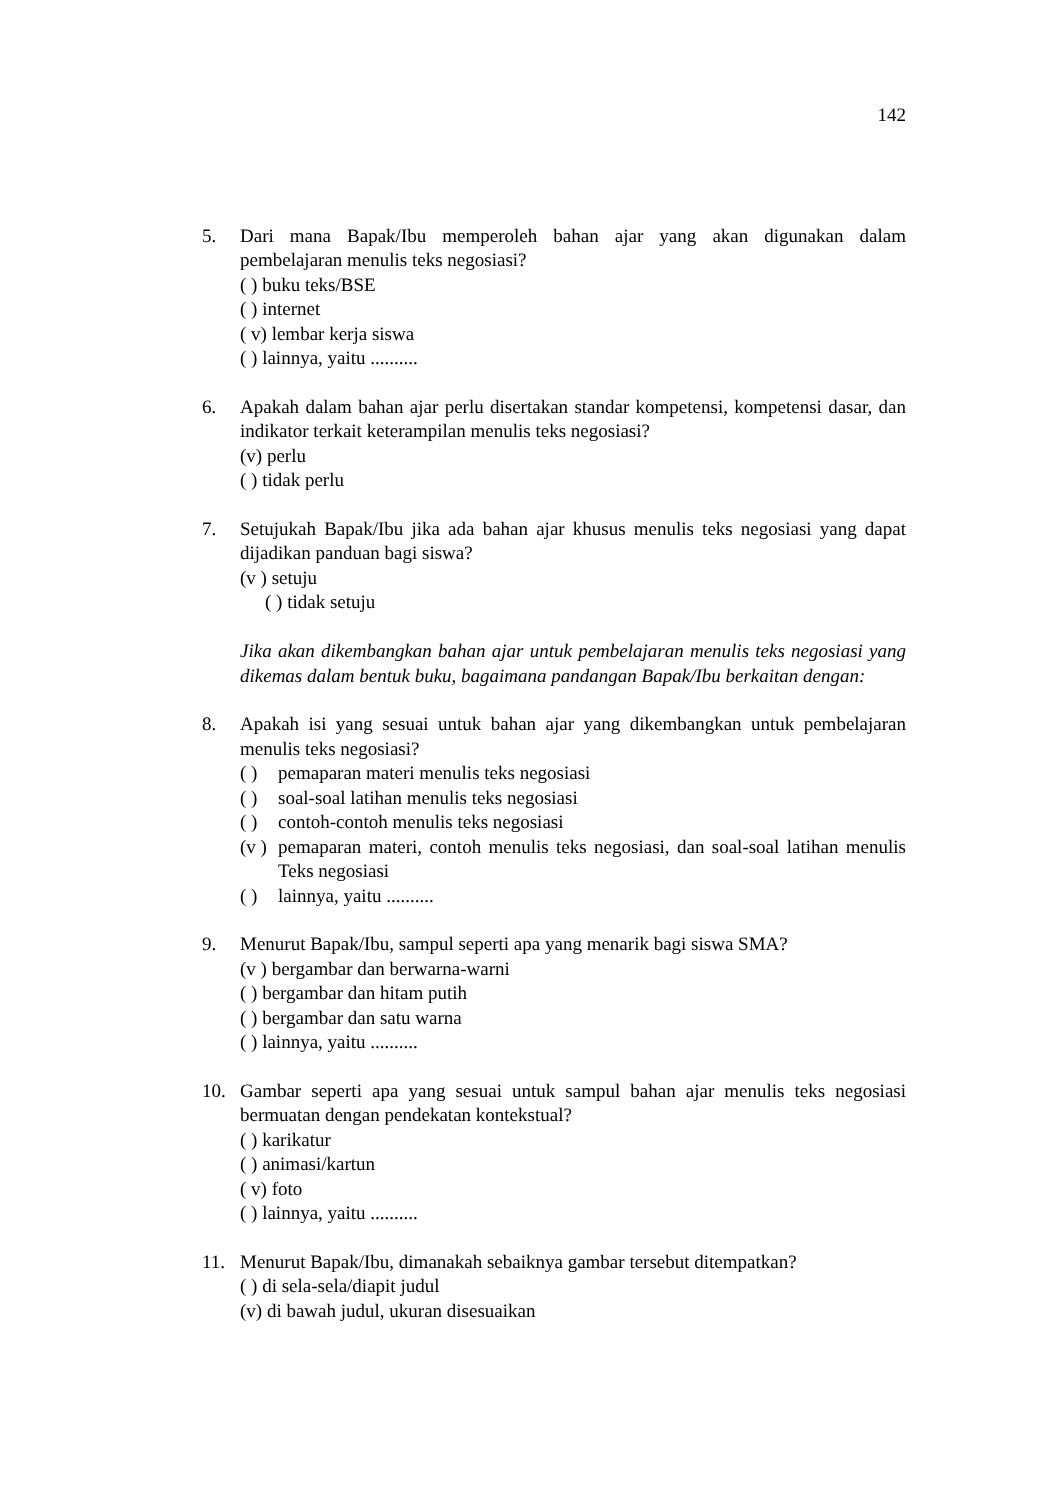142
5. Dari mana Bapak/Ibu memperoleh bahan ajar yang akan digunakan dalam pembelajaran menulis teks negosiasi?
( ) buku teks/BSE
( ) internet
( v) lembar kerja siswa
( ) lainnya, yaitu ..........
6. Apakah dalam bahan ajar perlu disertakan standar kompetensi, kompetensi dasar, dan indikator terkait keterampilan menulis teks negosiasi?
(v) perlu
( ) tidak perlu
7. Setujukah Bapak/Ibu jika ada bahan ajar khusus menulis teks negosiasi yang dapat dijadikan panduan bagi siswa?
(v ) setuju
( ) tidak setuju
Jika akan dikembangkan bahan ajar untuk pembelajaran menulis teks negosiasi yang dikemas dalam bentuk buku, bagaimana pandangan Bapak/Ibu berkaitan dengan:
8. Apakah isi yang sesuai untuk bahan ajar yang dikembangkan untuk pembelajaran menulis teks negosiasi?
( ) pemaparan materi menulis teks negosiasi
( ) soal-soal latihan menulis teks negosiasi
( ) contoh-contoh menulis teks negosiasi
(v ) pemaparan materi, contoh menulis teks negosiasi, dan soal-soal latihan menulis Teks negosiasi
( ) lainnya, yaitu ..........
9. Menurut Bapak/Ibu, sampul seperti apa yang menarik bagi siswa SMA?
(v ) bergambar dan berwarna-warni
( ) bergambar dan hitam putih
( ) bergambar dan satu warna
( ) lainnya, yaitu ..........
10. Gambar seperti apa yang sesuai untuk sampul bahan ajar menulis teks negosiasi bermuatan dengan pendekatan kontekstual?
( ) karikatur
( ) animasi/kartun
( v) foto
( ) lainnya, yaitu ..........
11. Menurut Bapak/Ibu, dimanakah sebaiknya gambar tersebut ditempatkan?
( ) di sela-sela/diapit judul
(v) di bawah judul, ukuran disesuaikan